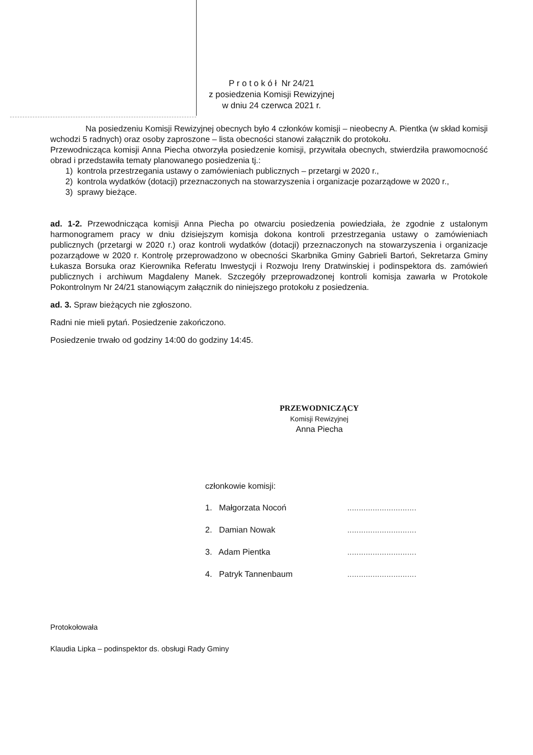P r o t o k ó ł Nr 24/21
z posiedzenia Komisji Rewizyjnej
w dniu 24 czerwca 2021 r.
Na posiedzeniu Komisji Rewizyjnej obecnych było 4 członków komisji – nieobecny A. Pientka (w skład komisji wchodzi 5 radnych) oraz osoby zaproszone – lista obecności stanowi załącznik do protokołu.
Przewodnicząca komisji Anna Piecha otworzyła posiedzenie komisji, przywitała obecnych, stwierdziła prawomocność obrad i przedstawiła tematy planowanego posiedzenia tj.:
1) kontrola przestrzegania ustawy o zamówieniach publicznych – przetargi w 2020 r.,
2) kontrola wydatków (dotacji) przeznaczonych na stowarzyszenia i organizacje pozarządowe w 2020 r.,
3) sprawy bieżące.
ad. 1-2. Przewodnicząca komisji Anna Piecha po otwarciu posiedzenia powiedziała, że zgodnie z ustalonym harmonogramem pracy w dniu dzisiejszym komisja dokona kontroli przestrzegania ustawy o zamówieniach publicznych (przetargi w 2020 r.) oraz kontroli wydatków (dotacji) przeznaczonych na stowarzyszenia i organizacje pozarządowe w 2020 r. Kontrolę przeprowadzono w obecności Skarbnika Gminy Gabrieli Bartoń, Sekretarza Gminy Łukasza Borsuka oraz Kierownika Referatu Inwestycji i Rozwoju Ireny Dratwinskiej i podinspektora ds. zamówień publicznych i archiwum Magdaleny Manek. Szczegóły przeprowadzonej kontroli komisja zawarła w Protokole Pokontrolnym Nr 24/21 stanowiącym załącznik do niniejszego protokołu z posiedzenia.
ad. 3. Spraw bieżących nie zgłoszono.
Radni nie mieli pytań. Posiedzenie zakończono.
Posiedzenie trwało od godziny 14:00 do godziny 14:45.
PRZEWODNICZĄCY
Komisji Rewizyjnej
Anna Piecha
członkowie komisji:
1. Małgorzata Nocoń..............................
2. Damian Nowak..............................
3. Adam Pientka..............................
4. Patryk Tannenbaum..............................
Protokołowała
Klaudia Lipka – podinspektor ds. obsługi Rady Gminy